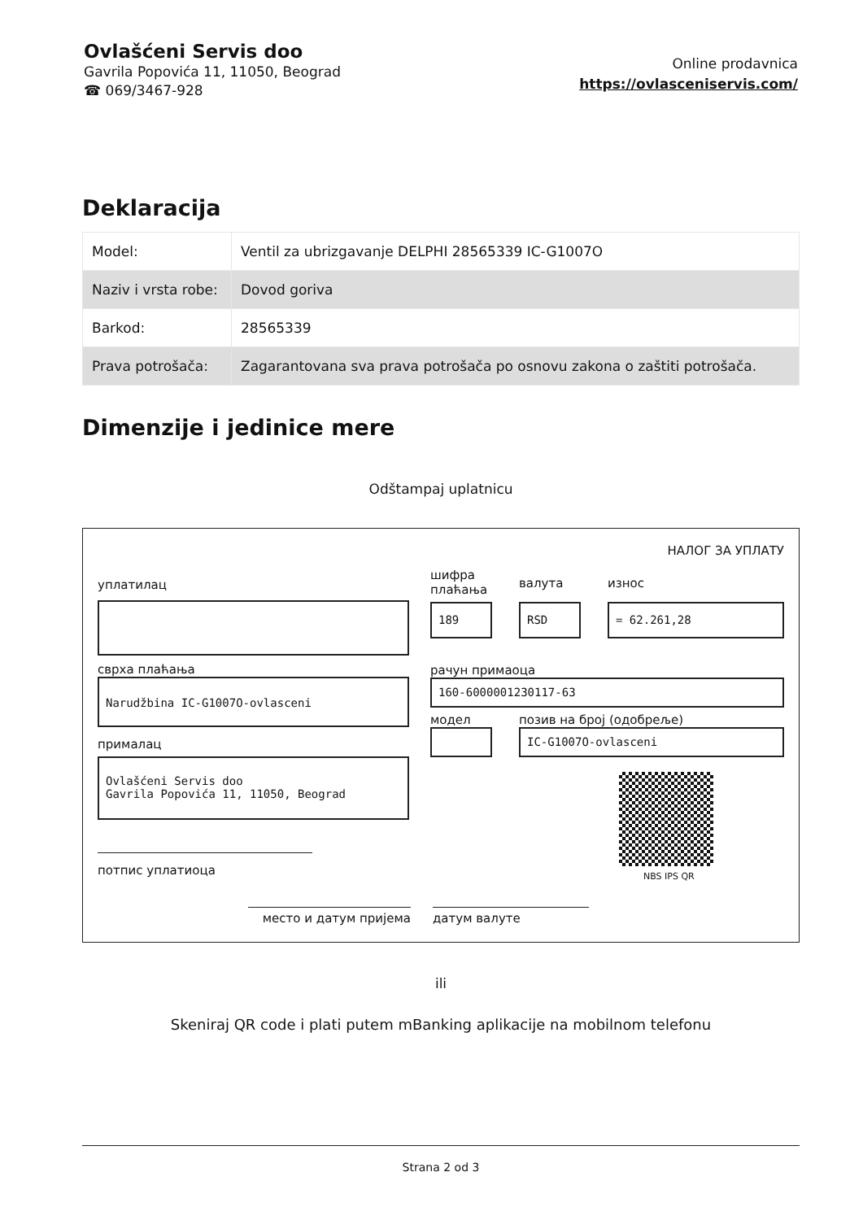Ovlašćeni Servis doo
Gavrila Popovića 11, 11050, Beograd
☎ 069/3467-928
Online prodavnica
https://ovlasceniservis.com/
Deklaracija
| Model: | Ventil za ubrizgavanje DELPHI 28565339 IC-G1007O |
| Naziv i vrsta robe: | Dovod goriva |
| Barkod: | 28565339 |
| Prava potrošača: | Zagarantovana sva prava potrošača po osnovu zakona o zaštiti potrošača. |
Dimenzije i jedinice mere
Odštampaj uplatnicu
НАЛОГ ЗА УПЛАТУ
уплатилац
сврха плаћања
Narudžbina IC-G1007O-ovlasceni
прималац
Ovlašćeni Servis doo
Gavrila Popovića 11, 11050, Beograd
потпис уплатиоца
шифра плаћања
валута износ
189 RSD = 62.261,28
рачун примаоца
160-6000001230117-63
модел позив на број (одобреље)
IC-G1007O-ovlasceni
NBS IPS QR
место и датум пријема датум валуте
ili
Skeniraj QR code i plati putem mBanking aplikacije na mobilnom telefonu
Strana 2 od 3